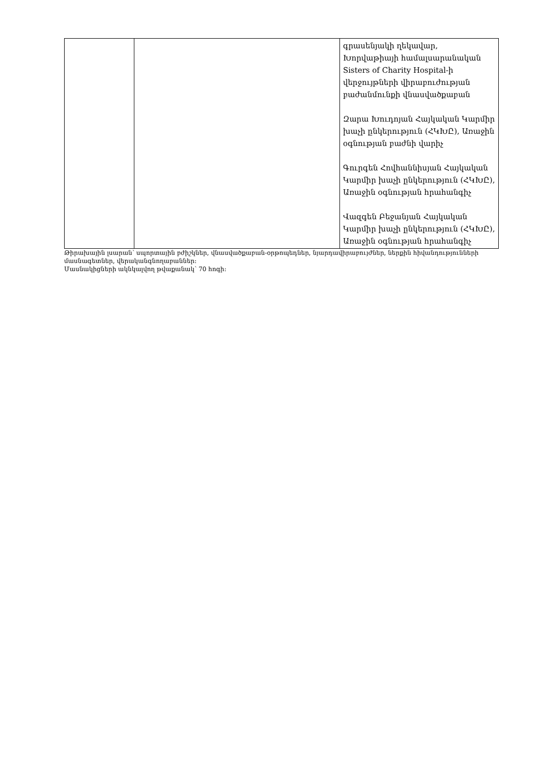| | | գրասենյակի ղեկավար, Խորվաթիայի համալսարանական Sisters of Charity Hospital-ի վերջույթների վիրաբուժության բաժանմունքի վնասվածքաբան Զարա Խուդոյան Հայկական Կարմիր խաչի ընկերություն (ՀԿԽԸ), Առաջին օգնության բաժնի վարիչ Գուրգեն Հովհաննիսյան Հայկական Կարմիր խաչի ընկերություն (ՀԿԽԸ), Առաջին օգնության հրահանգիչ Վազգեն Բեջանյան Հայկական Կարմիր խաչի ընկերություն (ՀԿԽԸ), Առաջին օգնության հրահանգիչ |
Թիրախային լսարան՝ սպորտային բժիշկներ, վնասվածքաբան-օրթոպեդներ, նյարդավիրաբույժներ, ներքին հիվանդությունների մասնագետներ, վերականգնողաբաններ։
Մասնակիցների ակնկալվող թվաքանակ՝ 70 հոգի։